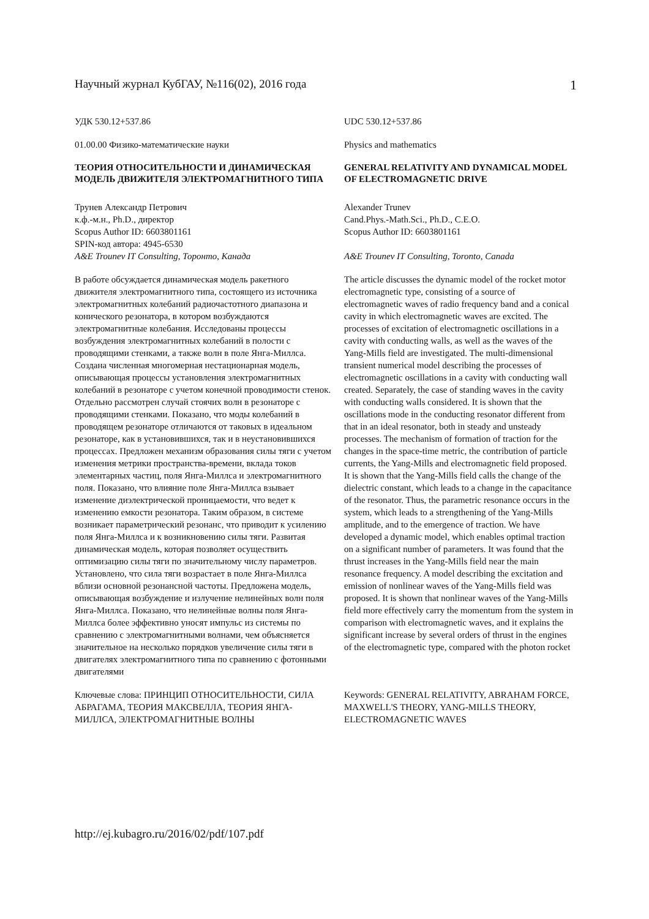Научный журнал КубГАУ, №116(02), 2016 года 1
УДК 530.12+537.86
UDC 530.12+537.86
01.00.00 Физико-математические науки
Physics and mathematics
ТЕОРИЯ ОТНОСИТЕЛЬНОСТИ И ДИНАМИЧЕСКАЯ МОДЕЛЬ ДВИЖИТЕЛЯ ЭЛЕКТРОМАГНИТНОГО ТИПА
GENERAL RELATIVITY AND DYNAMICAL MODEL OF ELECTROMAGNETIC DRIVE
Трунев Александр Петрович
к.ф.-м.н., Ph.D., директор
Scopus Author ID: 6603801161
SPIN-код автора: 4945-6530
A&E Trounev IT Consulting, Торонто, Канада
Alexander Trunev
Cand.Phys.-Math.Sci., Ph.D., C.E.O.
Scopus Author ID: 6603801161
A&E Trounev IT Consulting, Toronto, Canada
В работе обсуждается динамическая модель ракетного движителя электромагнитного типа, состоящего из источника электромагнитных колебаний радиочастотного диапазона и конического резонатора, в котором возбуждаются электромагнитные колебания. Исследованы процессы возбуждения электромагнитных колебаний в полости с проводящими стенками, а также волн в поле Янга-Миллса. Создана численная многомерная нестационарная модель, описывающая процессы установления электромагнитных колебаний в резонаторе с учетом конечной проводимости стенок. Отдельно рассмотрен случай стоячих волн в резонаторе с проводящими стенками. Показано, что моды колебаний в проводящем резонаторе отличаются от таковых в идеальном резонаторе, как в установившихся, так и в неустановившихся процессах. Предложен механизм образования силы тяги с учетом изменения метрики пространства-времени, вклада токов элементарных частиц, поля Янга-Миллса и электромагнитного поля. Показано, что влияние поле Янга-Миллса взывает изменение диэлектрической проницаемости, что ведет к изменению емкости резонатора. Таким образом, в системе возникает параметрический резонанс, что приводит к усилению поля Янга-Миллса и к возникновению силы тяги. Развитая динамическая модель, которая позволяет осуществить оптимизацию силы тяги по значительному числу параметров. Установлено, что сила тяги возрастает в поле Янга-Миллса вблизи основной резонансной частоты. Предложена модель, описывающая возбуждение и излучение нелинейных волн поля Янга-Миллса. Показано, что нелинейные волны поля Янга-Миллса более эффективно уносят импульс из системы по сравнению с электромагнитными волнами, чем объясняется значительное на несколько порядков увеличение силы тяги в двигателях электромагнитного типа по сравнению с фотонными двигателями
The article discusses the dynamic model of the rocket motor electromagnetic type, consisting of a source of electromagnetic waves of radio frequency band and a conical cavity in which electromagnetic waves are excited. The processes of excitation of electromagnetic oscillations in a cavity with conducting walls, as well as the waves of the Yang-Mills field are investigated. The multi-dimensional transient numerical model describing the processes of electromagnetic oscillations in a cavity with conducting wall created. Separately, the case of standing waves in the cavity with conducting walls considered. It is shown that the oscillations mode in the conducting resonator different from that in an ideal resonator, both in steady and unsteady processes. The mechanism of formation of traction for the changes in the space-time metric, the contribution of particle currents, the Yang-Mills and electromagnetic field proposed. It is shown that the Yang-Mills field calls the change of the dielectric constant, which leads to a change in the capacitance of the resonator. Thus, the parametric resonance occurs in the system, which leads to a strengthening of the Yang-Mills amplitude, and to the emergence of traction. We have developed a dynamic model, which enables optimal traction on a significant number of parameters. It was found that the thrust increases in the Yang-Mills field near the main resonance frequency. A model describing the excitation and emission of nonlinear waves of the Yang-Mills field was proposed. It is shown that nonlinear waves of the Yang-Mills field more effectively carry the momentum from the system in comparison with electromagnetic waves, and it explains the significant increase by several orders of thrust in the engines of the electromagnetic type, compared with the photon rocket
Ключевые слова: ПРИНЦИП ОТНОСИТЕЛЬНОСТИ, СИЛА АБРАГАМА, ТЕОРИЯ МАКСВЕЛЛА, ТЕОРИЯ ЯНГА-МИЛЛСА, ЭЛЕКТРОМАГНИТНЫЕ ВОЛНЫ
Keywords: GENERAL RELATIVITY, ABRAHAM FORCE, MAXWELL'S THEORY, YANG-MILLS THEORY, ELECTROMAGNETIC WAVES
http://ej.kubagro.ru/2016/02/pdf/107.pdf